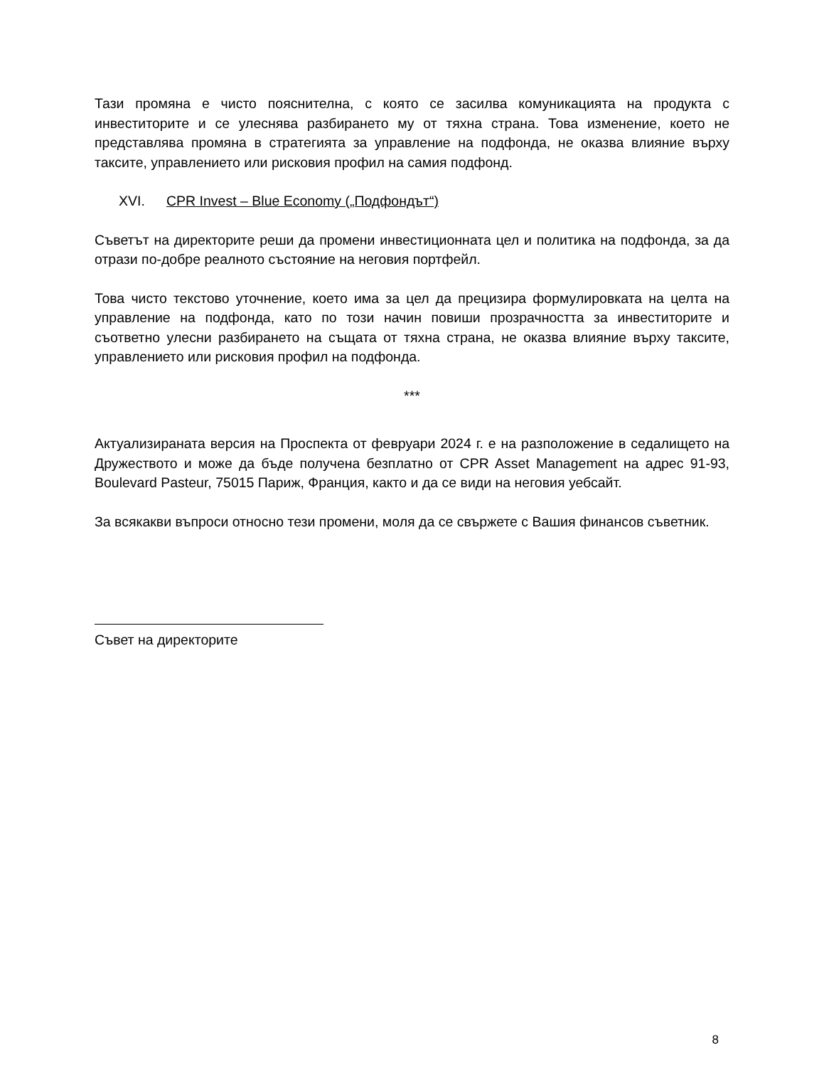Тази промяна е чисто пояснителна, с която се засилва комуникацията на продукта с инвеститорите и се улеснява разбирането му от тяхна страна. Това изменение, което не представлява промяна в стратегията за управление на подфонда, не оказва влияние върху таксите, управлението или рисковия профил на самия подфонд.
XVI. CPR Invest – Blue Economy („Подфондът“)
Съветът на директорите реши да промени инвестиционната цел и политика на подфонда, за да отрази по-добре реалното състояние на неговия портфейл.
Това чисто текстово уточнение, което има за цел да прецизира формулировката на целта на управление на подфонда, като по този начин повиши прозрачността за инвеститорите и съответно улесни разбирането на същата от тяхна страна, не оказва влияние върху таксите, управлението или рисковия профил на подфонда.
***
Актуализираната версия на Проспекта от февруари 2024 г. е на разположение в седалището на Дружеството и може да бъде получена безплатно от CPR Asset Management на адрес 91-93, Boulevard Pasteur, 75015 Париж, Франция, както и да се види на неговия уебсайт.
За всякакви въпроси относно тези промени, моля да се свържете с Вашия финансов съветник.
Съвет на директорите
8